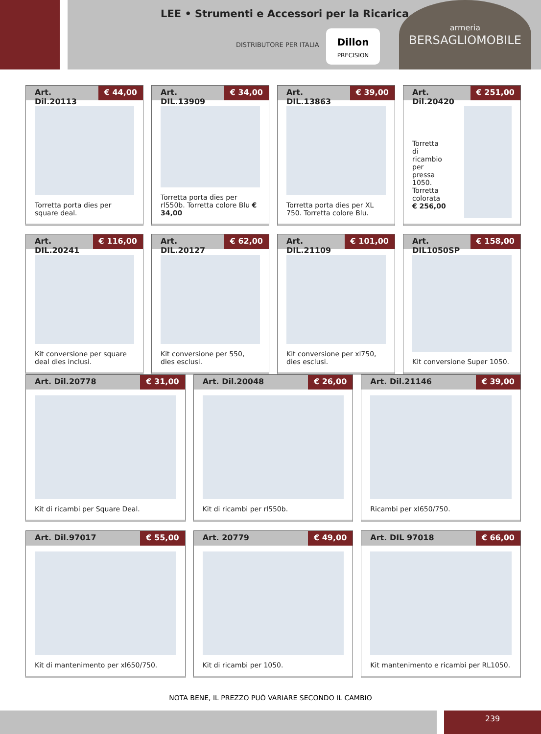LEE • Strumenti e Accessori per la Ricarica
DISTRIBUTORE PER ITALIA
Dillon
PRECISION
armeria
BERSAGLIOMOBILE
Art. Dil.20113 € 44,00
Torretta porta dies per square deal.
Art. DIL.13909 € 34,00
Torretta porta dies per rl550b. Torretta colore Blu € 34,00
Art. DIL.13863 € 39,00
Torretta porta dies per XL 750. Torretta colore Blu.
Art. Dil.20420 € 251,00
Torretta di ricambio per pressa 1050. Torretta colorata € 256,00
Art. DIL.20241 € 116,00
Kit conversione per square deal dies inclusi.
Art. DIL.20127 € 62,00
Kit conversione per 550, dies esclusi.
Art. DIL.21109 € 101,00
Kit conversione per xl750, dies esclusi.
Art. DIL1050SP € 158,00
Kit conversione Super 1050.
Art. Dil.20778 € 31,00
Kit di ricambi per Square Deal.
Art. Dil.20048 € 26,00
Kit di ricambi per rl550b.
Art. Dil.21146 € 39,00
Ricambi per xl650/750.
Art. Dil.97017 € 55,00
Kit di mantenimento per xl650/750.
Art. 20779 € 49,00
Kit di ricambi per 1050.
Art. DIL 97018 € 66,00
Kit mantenimento e ricambi per RL1050.
NOTA BENE, IL PREZZO PUÒ VARIARE SECONDO IL CAMBIO
239